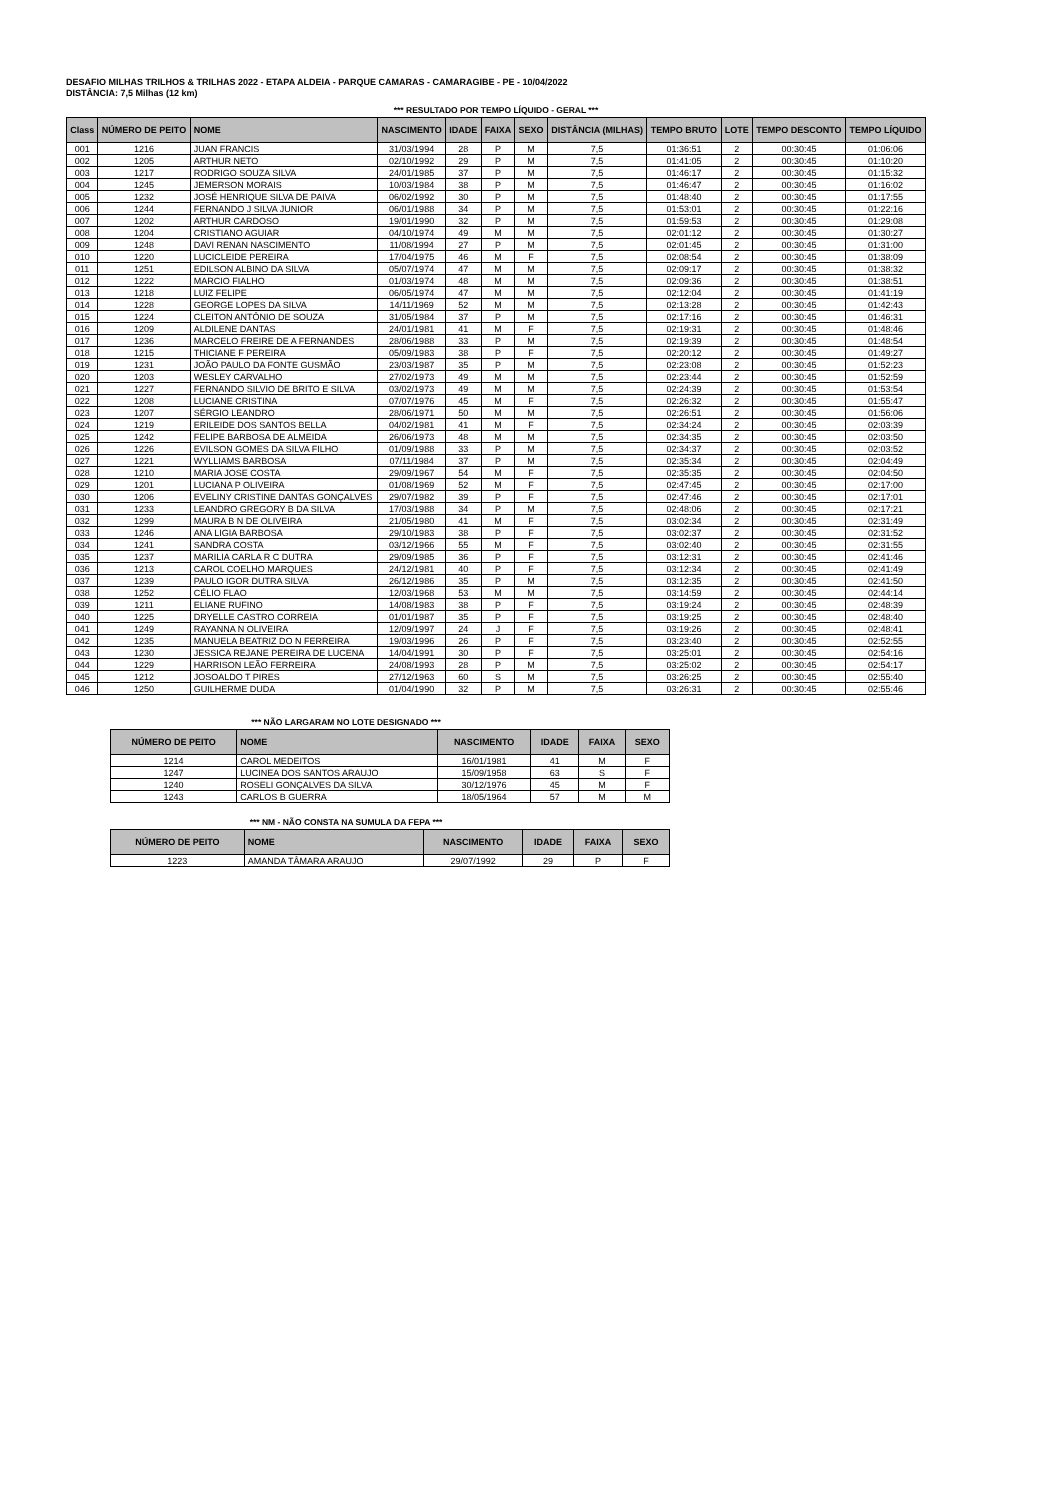DESAFIO MILHAS TRILHOS & TRILHAS 2022 - ETAPA ALDEIA - PARQUE CAMARAS - CAMARAGIBE - PE - 10/04/2022
DISTÂNCIA: 7,5 Milhas (12 km)
*** RESULTADO POR TEMPO LÍQUIDO - GERAL ***
| Class | NÚMERO DE PEITO | NOME | NASCIMENTO | IDADE | FAIXA | SEXO | DISTÂNCIA (MILHAS) | TEMPO BRUTO | LOTE | TEMPO DESCONTO | TEMPO LÍQUIDO |
| --- | --- | --- | --- | --- | --- | --- | --- | --- | --- | --- | --- |
| 001 | 1216 | JUAN FRANCIS | 31/03/1994 | 28 | P | M | 7,5 | 01:36:51 | 2 | 00:30:45 | 01:06:06 |
| 002 | 1205 | ARTHUR NETO | 02/10/1992 | 29 | P | M | 7,5 | 01:41:05 | 2 | 00:30:45 | 01:10:20 |
| 003 | 1217 | RODRIGO SOUZA SILVA | 24/01/1985 | 37 | P | M | 7,5 | 01:46:17 | 2 | 00:30:45 | 01:15:32 |
| 004 | 1245 | JEMERSON MORAIS | 10/03/1984 | 38 | P | M | 7,5 | 01:46:47 | 2 | 00:30:45 | 01:16:02 |
| 005 | 1232 | JOSÉ HENRIQUE SILVA DE PAIVA | 06/02/1992 | 30 | P | M | 7,5 | 01:48:40 | 2 | 00:30:45 | 01:17:55 |
| 006 | 1244 | FERNANDO J SILVA JUNIOR | 06/01/1988 | 34 | P | M | 7,5 | 01:53:01 | 2 | 00:30:45 | 01:22:16 |
| 007 | 1202 | ARTHUR CARDOSO | 19/01/1990 | 32 | P | M | 7,5 | 01:59:53 | 2 | 00:30:45 | 01:29:08 |
| 008 | 1204 | CRISTIANO AGUIAR | 04/10/1974 | 49 | M | M | 7,5 | 02:01:12 | 2 | 00:30:45 | 01:30:27 |
| 009 | 1248 | DAVI RENAN NASCIMENTO | 11/08/1994 | 27 | P | M | 7,5 | 02:01:45 | 2 | 00:30:45 | 01:31:00 |
| 010 | 1220 | LUCICLEIDE PEREIRA | 17/04/1975 | 46 | M | F | 7,5 | 02:08:54 | 2 | 00:30:45 | 01:38:09 |
| 011 | 1251 | EDILSON ALBINO DA SILVA | 05/07/1974 | 47 | M | M | 7,5 | 02:09:17 | 2 | 00:30:45 | 01:38:32 |
| 012 | 1222 | MARCIO FIALHO | 01/03/1974 | 48 | M | M | 7,5 | 02:09:36 | 2 | 00:30:45 | 01:38:51 |
| 013 | 1218 | LUIZ FELIPE | 06/05/1974 | 47 | M | M | 7,5 | 02:12:04 | 2 | 00:30:45 | 01:41:19 |
| 014 | 1228 | GEORGE LOPES DA SILVA | 14/11/1969 | 52 | M | M | 7,5 | 02:13:28 | 2 | 00:30:45 | 01:42:43 |
| 015 | 1224 | CLEITON ANTÔNIO DE SOUZA | 31/05/1984 | 37 | P | M | 7,5 | 02:17:16 | 2 | 00:30:45 | 01:46:31 |
| 016 | 1209 | ALDILENE DANTAS | 24/01/1981 | 41 | M | F | 7,5 | 02:19:31 | 2 | 00:30:45 | 01:48:46 |
| 017 | 1236 | MARCELO FREIRE DE A FERNANDES | 28/06/1988 | 33 | P | M | 7,5 | 02:19:39 | 2 | 00:30:45 | 01:48:54 |
| 018 | 1215 | THICIANE F PEREIRA | 05/09/1983 | 38 | P | F | 7,5 | 02:20:12 | 2 | 00:30:45 | 01:49:27 |
| 019 | 1231 | JOÃO PAULO DA FONTE GUSMÃO | 23/03/1987 | 35 | P | M | 7,5 | 02:23:08 | 2 | 00:30:45 | 01:52:23 |
| 020 | 1203 | WESLEY CARVALHO | 27/02/1973 | 49 | M | M | 7,5 | 02:23:44 | 2 | 00:30:45 | 01:52:59 |
| 021 | 1227 | FERNANDO SILVIO DE BRITO E SILVA | 03/02/1973 | 49 | M | M | 7,5 | 02:24:39 | 2 | 00:30:45 | 01:53:54 |
| 022 | 1208 | LUCIANE CRISTINA | 07/07/1976 | 45 | M | F | 7,5 | 02:26:32 | 2 | 00:30:45 | 01:55:47 |
| 023 | 1207 | SÉRGIO LEANDRO | 28/06/1971 | 50 | M | M | 7,5 | 02:26:51 | 2 | 00:30:45 | 01:56:06 |
| 024 | 1219 | ERILEIDE DOS SANTOS BELLA | 04/02/1981 | 41 | M | F | 7,5 | 02:34:24 | 2 | 00:30:45 | 02:03:39 |
| 025 | 1242 | FELIPE BARBOSA DE ALMEIDA | 26/06/1973 | 48 | M | M | 7,5 | 02:34:35 | 2 | 00:30:45 | 02:03:50 |
| 026 | 1226 | EVILSON GOMES DA SILVA FILHO | 01/09/1988 | 33 | P | M | 7,5 | 02:34:37 | 2 | 00:30:45 | 02:03:52 |
| 027 | 1221 | WYLLIAMS BARBOSA | 07/11/1984 | 37 | P | M | 7,5 | 02:35:34 | 2 | 00:30:45 | 02:04:49 |
| 028 | 1210 | MARIA JOSE COSTA | 29/09/1967 | 54 | M | F | 7,5 | 02:35:35 | 2 | 00:30:45 | 02:04:50 |
| 029 | 1201 | LUCIANA P OLIVEIRA | 01/08/1969 | 52 | M | F | 7,5 | 02:47:45 | 2 | 00:30:45 | 02:17:00 |
| 030 | 1206 | EVELINY CRISTINE DANTAS GONÇALVES | 29/07/1982 | 39 | P | F | 7,5 | 02:47:46 | 2 | 00:30:45 | 02:17:01 |
| 031 | 1233 | LEANDRO GREGORY B DA SILVA | 17/03/1988 | 34 | P | M | 7,5 | 02:48:06 | 2 | 00:30:45 | 02:17:21 |
| 032 | 1299 | MAURA B N DE OLIVEIRA | 21/05/1980 | 41 | M | F | 7,5 | 03:02:34 | 2 | 00:30:45 | 02:31:49 |
| 033 | 1246 | ANA LIGIA BARBOSA | 29/10/1983 | 38 | P | F | 7,5 | 03:02:37 | 2 | 00:30:45 | 02:31:52 |
| 034 | 1241 | SANDRA COSTA | 03/12/1966 | 55 | M | F | 7,5 | 03:02:40 | 2 | 00:30:45 | 02:31:55 |
| 035 | 1237 | MARILIA CARLA R C DUTRA | 29/09/1985 | 36 | P | F | 7,5 | 03:12:31 | 2 | 00:30:45 | 02:41:46 |
| 036 | 1213 | CAROL COELHO MARQUES | 24/12/1981 | 40 | P | F | 7,5 | 03:12:34 | 2 | 00:30:45 | 02:41:49 |
| 037 | 1239 | PAULO IGOR DUTRA SILVA | 26/12/1986 | 35 | P | M | 7,5 | 03:12:35 | 2 | 00:30:45 | 02:41:50 |
| 038 | 1252 | CÉLIO FLAO | 12/03/1968 | 53 | M | M | 7,5 | 03:14:59 | 2 | 00:30:45 | 02:44:14 |
| 039 | 1211 | ELIANE RUFINO | 14/08/1983 | 38 | P | F | 7,5 | 03:19:24 | 2 | 00:30:45 | 02:48:39 |
| 040 | 1225 | DRYELLE CASTRO CORREIA | 01/01/1987 | 35 | P | F | 7,5 | 03:19:25 | 2 | 00:30:45 | 02:48:40 |
| 041 | 1249 | RAYANNA N OLIVEIRA | 12/09/1997 | 24 | J | F | 7,5 | 03:19:26 | 2 | 00:30:45 | 02:48:41 |
| 042 | 1235 | MANUELA BEATRIZ DO N FERREIRA | 19/03/1996 | 26 | P | F | 7,5 | 03:23:40 | 2 | 00:30:45 | 02:52:55 |
| 043 | 1230 | JESSICA REJANE PEREIRA DE LUCENA | 14/04/1991 | 30 | P | F | 7,5 | 03:25:01 | 2 | 00:30:45 | 02:54:16 |
| 044 | 1229 | HARRISON LEÃO FERREIRA | 24/08/1993 | 28 | P | M | 7,5 | 03:25:02 | 2 | 00:30:45 | 02:54:17 |
| 045 | 1212 | JOSOALDO T PIRES | 27/12/1963 | 60 | S | M | 7,5 | 03:26:25 | 2 | 00:30:45 | 02:55:40 |
| 046 | 1250 | GUILHERME DUDA | 01/04/1990 | 32 | P | M | 7,5 | 03:26:31 | 2 | 00:30:45 | 02:55:46 |
*** NÃO LARGARAM NO LOTE DESIGNADO ***
| NÚMERO DE PEITO | NOME | NASCIMENTO | IDADE | FAIXA | SEXO |
| --- | --- | --- | --- | --- | --- |
| 1214 | CAROL MEDEITOS | 16/01/1981 | 41 | M | F |
| 1247 | LUCINEA DOS SANTOS ARAUJO | 15/09/1958 | 63 | S | F |
| 1240 | ROSELI GONÇALVES DA SILVA | 30/12/1976 | 45 | M | F |
| 1243 | CARLOS B GUERRA | 18/05/1964 | 57 | M | M |
*** NM - NÃO CONSTA NA SUMULA DA FEPA ***
| NÚMERO DE PEITO | NOME | NASCIMENTO | IDADE | FAIXA | SEXO |
| --- | --- | --- | --- | --- | --- |
| 1223 | AMANDA TÂMARA ARAUJO | 29/07/1992 | 29 | P | F |